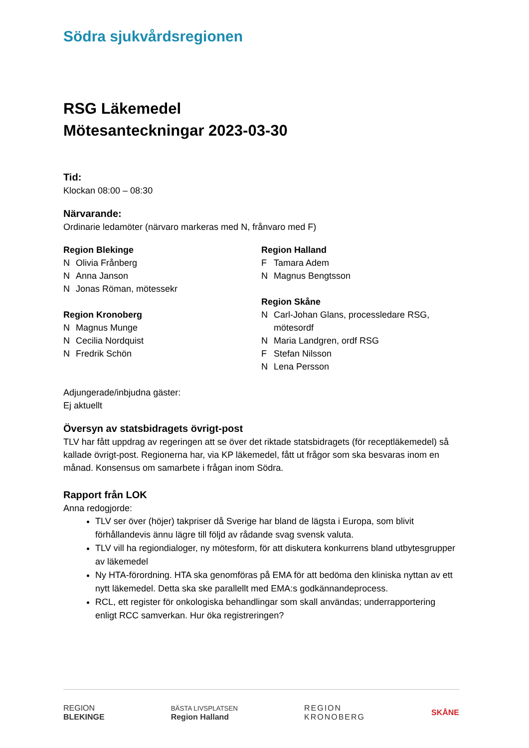Södra sjukvårdsregionen
RSG Läkemedel
Mötesanteckningar 2023-03-30
Tid:
Klockan 08:00 – 08:30
Närvarande:
Ordinarie ledamöter (närvaro markeras med N, frånvaro med F)
Region Blekinge
N Olivia Frånberg
N Anna Janson
N Jonas Röman, mötessekr
Region Kronoberg
N Magnus Munge
N Cecilia Nordquist
N Fredrik Schön
Region Halland
F Tamara Adem
N Magnus Bengtsson
Region Skåne
N Carl-Johan Glans, processledare RSG, mötesordf
N Maria Landgren, ordf RSG
F Stefan Nilsson
N Lena Persson
Adjungerade/inbjudna gäster:
Ej aktuellt
Översyn av statsbidragets övrigt-post
TLV har fått uppdrag av regeringen att se över det riktade statsbidragets (för receptläkemedel) så kallade övrigt-post. Regionerna har, via KP läkemedel, fått ut frågor som ska besvaras inom en månad. Konsensus om samarbete i frågan inom Södra.
Rapport från LOK
Anna redogjorde:
TLV ser över (höjer) takpriser då Sverige har bland de lägsta i Europa, som blivit förhållandevis ännu lägre till följd av rådande svag svensk valuta.
TLV vill ha regiondialoger, ny mötesform, för att diskutera konkurrens bland utbytesgrupper av läkemedel
Ny HTA-förordning. HTA ska genomföras på EMA för att bedöma den kliniska nyttan av ett nytt läkemedel. Detta ska ske parallellt med EMA:s godkännandeprocess.
RCL, ett register för onkologiska behandlingar som skall användas; underrapportering enligt RCC samverkan. Hur öka registreringen?
REGION
BLEKINGE
BÄSTA LIVSPLATSEN
Region Halland
REGION
KRONOBERG
SKÅNE